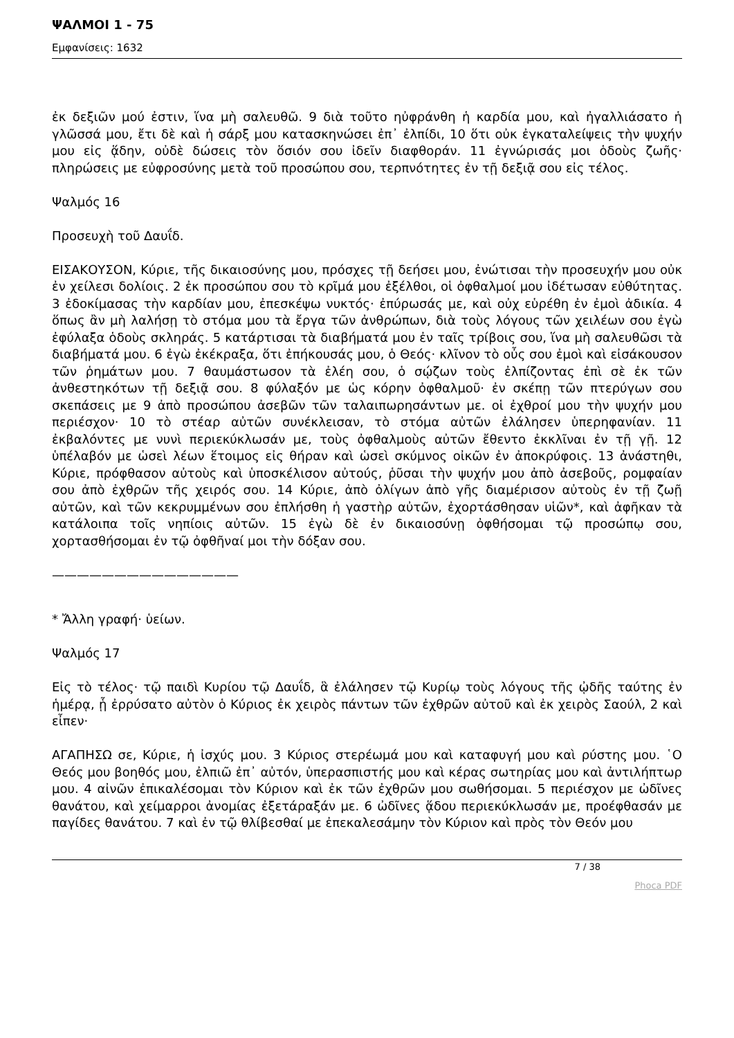ΨΑΛΜΟΙ 1 - 75
Εμφανίσεις: 1632
ἐκ δεξιῶν μού ἐστιν, ἵνα μὴ σαλευθῶ. 9 διὰ τοῦτο ηὐφράνθη ἡ καρδία μου, καὶ ἠγαλλιάσατο ἡ γλῶσσά μου, ἔτι δὲ καὶ ἡ σάρξ μου κατασκηνώσει ἐπ᾿ ἐλπίδι, 10 ὅτι οὐκ ἐγκαταλείψεις τὴν ψυχήν μου εἰς ᾅδην, οὐδὲ δώσεις τὸν ὅσιόν σου ἰδεῖν διαφθοράν. 11 ἐγνώρισάς μοι ὁδοὺς ζωῆς· πληρώσεις με εὐφροσύνης μετὰ τοῦ προσώπου σου, τερπνότητες ἐν τῇ δεξιᾷ σου εἰς τέλος.
Ψαλμός 16
Προσευχὴ τοῦ Δαυΐδ.
ΕΙΣΑΚΟΥΣΟΝ, Κύριε, τῆς δικαιοσύνης μου, πρόσχες τῇ δεήσει μου, ἐνώτισαι τὴν προσευχήν μου οὐκ ἐν χείλεσι δολίοις. 2 ἐκ προσώπου σου τὸ κρῖμά μου ἐξέλθοι, οἱ ὀφθαλμοί μου ἰδέτωσαν εὐθύτητας. 3 ἐδοκίμασας τὴν καρδίαν μου, ἐπεσκέψω νυκτός· ἐπύρωσάς με, καὶ οὐχ εὑρέθη ἐν ἐμοὶ ἀδικία. 4 ὅπως ἂν μὴ λαλήσῃ τὸ στόμα μου τὰ ἔργα τῶν ἀνθρώπων, διὰ τοὺς λόγους τῶν χειλέων σου ἐγὼ ἐφύλαξα ὁδοὺς σκληράς. 5 κατάρτισαι τὰ διαβήματά μου ἐν ταῖς τρίβοις σου, ἵνα μὴ σαλευθῶσι τὰ διαβήματά μου. 6 ἐγὼ ἐκέκραξα, ὅτι ἐπήκουσάς μου, ὁ Θεός· κλῖνον τὸ οὖς σου ἐμοὶ καὶ εἰσάκουσον τῶν ῥημάτων μου. 7 θαυμάστωσον τὰ ἐλέη σου, ὁ σῴζων τοὺς ἐλπίζοντας ἐπὶ σὲ ἐκ τῶν ἀνθεστηκότων τῇ δεξιᾷ σου. 8 φύλαξόν με ὡς κόρην ὀφθαλμοῦ· ἐν σκέπῃ τῶν πτερύγων σου σκεπάσεις με 9 ἀπὸ προσώπου ἀσεβῶν τῶν ταλαιπωρησάντων με. οἱ ἐχθροί μου τὴν ψυχήν μου περιέσχον· 10 τὸ στέαρ αὐτῶν συνέκλεισαν, τὸ στόμα αὐτῶν ἐλάλησεν ὑπερηφανίαν. 11 ἐκβαλόντες με νυνὶ περιεκύκλωσάν με, τοὺς ὀφθαλμοὺς αὐτῶν ἔθεντο ἐκκλῖναι ἐν τῇ γῇ. 12 ὑπέλαβόν με ὡσεὶ λέων ἕτοιμος εἰς θήραν καὶ ὡσεὶ σκύμνος οἰκῶν ἐν ἀποκρύφοις. 13 ἀνάστηθι, Κύριε, πρόφθασον αὐτοὺς καὶ ὑποσκέλισον αὐτούς, ῥῦσαι τὴν ψυχήν μου ἀπὸ ἀσεβοῦς, ρομφαίαν σου ἀπὸ ἐχθρῶν τῆς χειρός σου. 14 Κύριε, ἀπὸ ὀλίγων ἀπὸ γῆς διαμέρισον αὐτοὺς ἐν τῇ ζωῇ αὐτῶν, καὶ τῶν κεκρυμμένων σου ἐπλήσθη ἡ γαστὴρ αὐτῶν, ἐχορτάσθησαν υἱῶν*, καὶ ἀφῆκαν τὰ κατάλοιπα τοῖς νηπίοις αὐτῶν. 15 ἐγὼ δὲ ἐν δικαιοσύνῃ ὀφθήσομαι τῷ προσώπῳ σου, χορτασθήσομαι ἐν τῷ ὀφθῆναί μοι τὴν δόξαν σου.
———————————————
* Ἄλλη γραφή· ὑείων.
Ψαλμός 17
Εἰς τὸ τέλος· τῷ παιδὶ Κυρίου τῷ Δαυΐδ, ἃ ἐλάλησεν τῷ Κυρίῳ τοὺς λόγους τῆς ᾠδῆς ταύτης ἐν ἡμέρᾳ, ᾗ ἐρρύσατο αὐτὸν ὁ Κύριος ἐκ χειρὸς πάντων τῶν ἐχθρῶν αὐτοῦ καὶ ἐκ χειρὸς Σαούλ, 2 καὶ εἶπεν·
ΑΓΑΠΗΣΩ σε, Κύριε, ἡ ἰσχύς μου. 3 Κύριος στερέωμά μου καὶ καταφυγή μου καὶ ρύστης μου. ῾Ο Θεός μου βοηθός μου, ἐλπιῶ ἐπ᾿ αὐτόν, ὑπερασπιστής μου καὶ κέρας σωτηρίας μου καὶ ἀντιλήπτωρ μου. 4 αἰνῶν ἐπικαλέσομαι τὸν Κύριον καὶ ἐκ τῶν ἐχθρῶν μου σωθήσομαι. 5 περιέσχον με ὠδῖνες θανάτου, καὶ χείμαρροι ἀνομίας ἐξετάραξάν με. 6 ὠδῖνες ᾅδου περιεκύκλωσάν με, προέφθασάν με παγίδες θανάτου. 7 καὶ ἐν τῷ θλίβεσθαί με ἐπεκαλεσάμην τὸν Κύριον καὶ πρὸς τὸν Θεόν μου
7 / 38
Phoca PDF